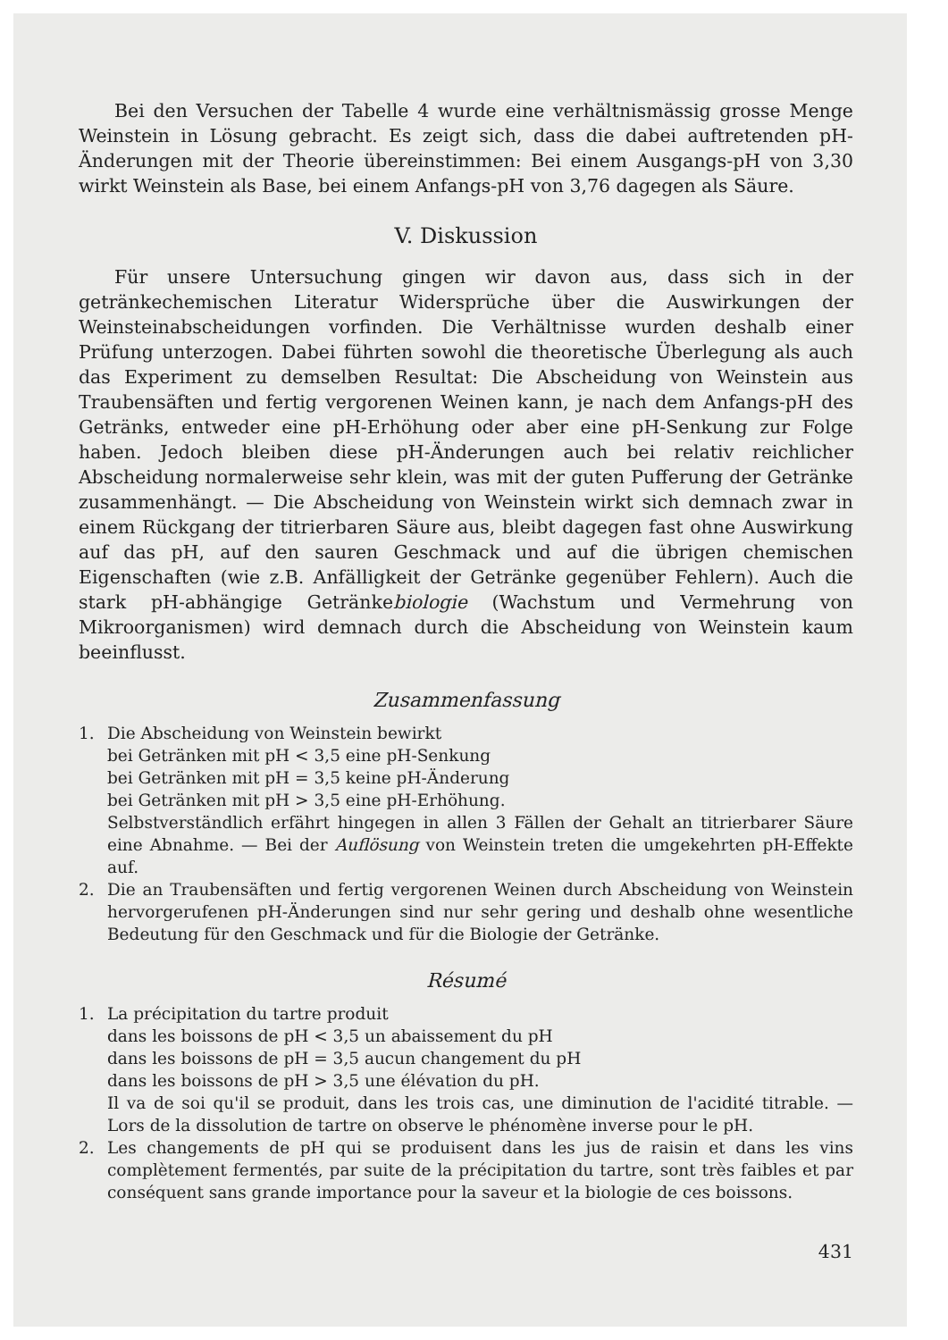Bei den Versuchen der Tabelle 4 wurde eine verhältnismässig grosse Menge Weinstein in Lösung gebracht. Es zeigt sich, dass die dabei auftretenden pH-Änderungen mit der Theorie übereinstimmen: Bei einem Ausgangs-pH von 3,30 wirkt Weinstein als Base, bei einem Anfangs-pH von 3,76 dagegen als Säure.
V. Diskussion
Für unsere Untersuchung gingen wir davon aus, dass sich in der getränkechemischen Literatur Widersprüche über die Auswirkungen der Weinsteinabscheidungen vorfinden. Die Verhältnisse wurden deshalb einer Prüfung unterzogen. Dabei führten sowohl die theoretische Überlegung als auch das Experiment zu demselben Resultat: Die Abscheidung von Weinstein aus Traubensäften und fertig vergorenen Weinen kann, je nach dem Anfangs-pH des Getränks, entweder eine pH-Erhöhung oder aber eine pH-Senkung zur Folge haben. Jedoch bleiben diese pH-Änderungen auch bei relativ reichlicher Abscheidung normalerweise sehr klein, was mit der guten Pufferung der Getränke zusammenhängt. — Die Abscheidung von Weinstein wirkt sich demnach zwar in einem Rückgang der titrierbaren Säure aus, bleibt dagegen fast ohne Auswirkung auf das pH, auf den sauren Geschmack und auf die übrigen chemischen Eigenschaften (wie z.B. Anfälligkeit der Getränke gegenüber Fehlern). Auch die stark pH-abhängige Getränkebiologie (Wachstum und Vermehrung von Mikroorganismen) wird demnach durch die Abscheidung von Weinstein kaum beeinflusst.
Zusammenfassung
1. Die Abscheidung von Weinstein bewirkt
bei Getränken mit pH < 3,5 eine pH-Senkung
bei Getränken mit pH = 3,5 keine pH-Änderung
bei Getränken mit pH > 3,5 eine pH-Erhöhung.
Selbstverständlich erfährt hingegen in allen 3 Fällen der Gehalt an titrierbarer Säure eine Abnahme. — Bei der Auflösung von Weinstein treten die umgekehrten pH-Effekte auf.
2. Die an Traubensäften und fertig vergorenen Weinen durch Abscheidung von Weinstein hervorgerufenen pH-Änderungen sind nur sehr gering und deshalb ohne wesentliche Bedeutung für den Geschmack und für die Biologie der Getränke.
Résumé
1. La précipitation du tartre produit
dans les boissons de pH < 3,5 un abaissement du pH
dans les boissons de pH = 3,5 aucun changement du pH
dans les boissons de pH > 3,5 une élévation du pH.
Il va de soi qu'il se produit, dans les trois cas, une diminution de l'acidité titrable. — Lors de la dissolution de tartre on observe le phénomène inverse pour le pH.
2. Les changements de pH qui se produisent dans les jus de raisin et dans les vins complètement fermentés, par suite de la précipitation du tartre, sont très faibles et par conséquent sans grande importance pour la saveur et la biologie de ces boissons.
431